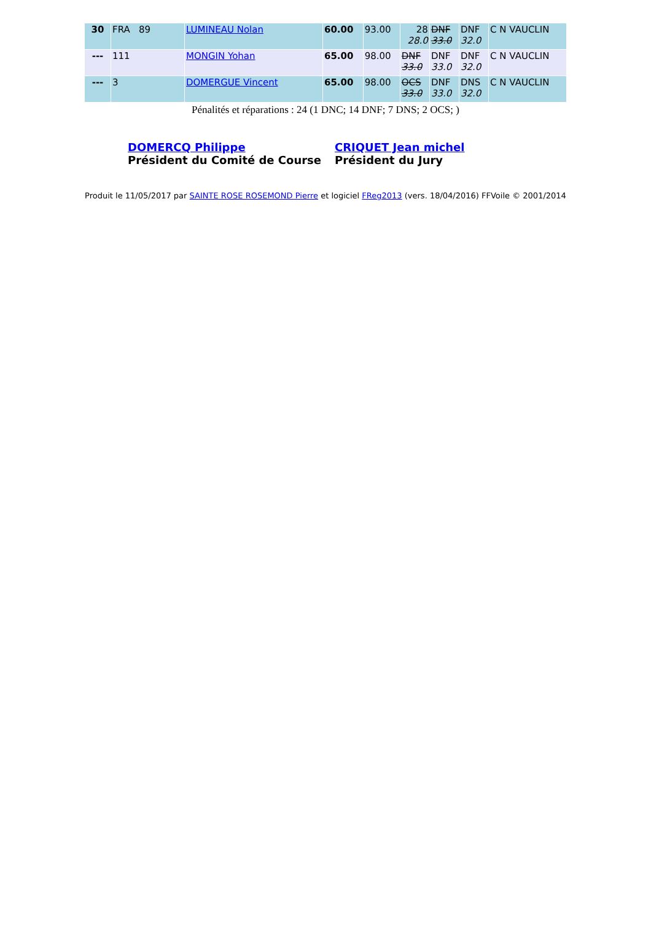| 30 | FRA 89 | LUMINEAU Nolan | 60.00 | 93.00 | 28 28.0 | DNF 33.0 | DNF 32.0 | C N VAUCLIN |
| --- | 111 | MONGIN Yohan | 65.00 | 98.00 | DNF 33.0 | DNF 33.0 | DNF 32.0 | C N VAUCLIN |
| --- | 3 | DOMERGUE Vincent | 65.00 | 98.00 | OCS 33.0 | DNF 33.0 | DNS 32.0 | C N VAUCLIN |
Pénalités et réparations : 24 (1 DNC; 14 DNF; 7 DNS; 2 OCS; )
DOMERCQ Philippe
Président du Comité de Course
CRIQUET Jean michel
Président du Jury
Produit le 11/05/2017 par SAINTE ROSE ROSEMOND Pierre et logiciel FReg2013 (vers. 18/04/2016) FFVoile © 2001/2014